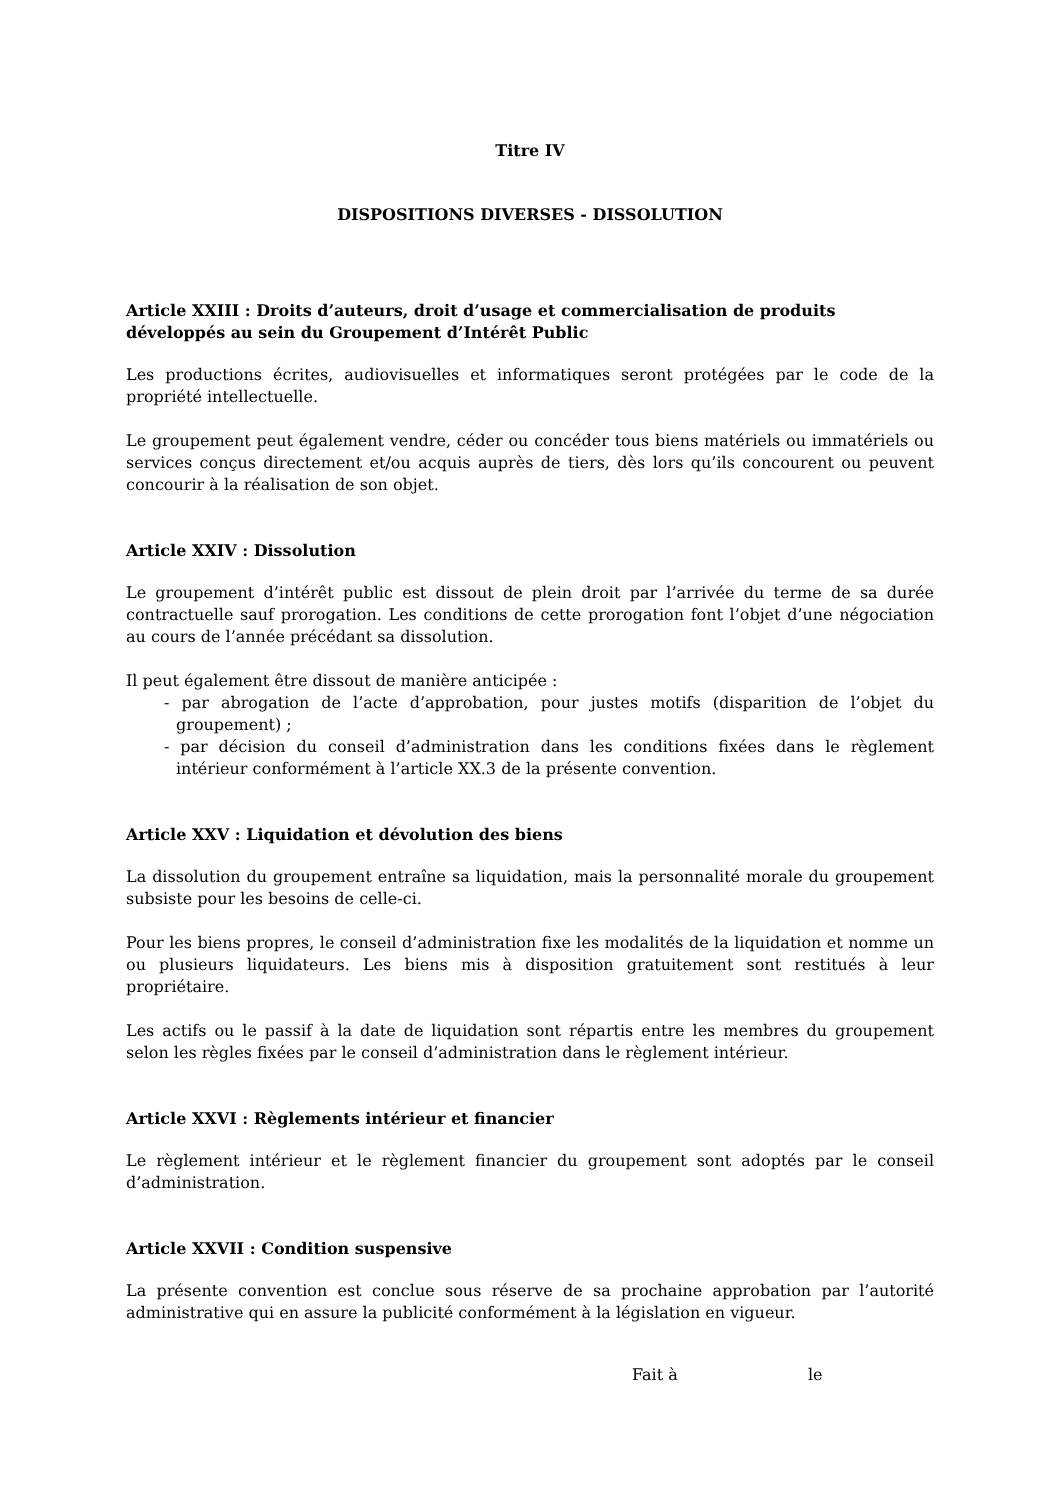Titre IV
DISPOSITIONS DIVERSES - DISSOLUTION
Article XXIII : Droits d’auteurs, droit d’usage et commercialisation de produits développés au sein du Groupement d’Intérêt Public
Les productions écrites, audiovisuelles et informatiques seront protégées par le code de la propriété intellectuelle.
Le groupement peut également vendre, céder ou concéder tous biens matériels ou immatériels ou services conçus directement et/ou acquis auprès de tiers, dès lors qu’ils concourent ou peuvent concourir à la réalisation de son objet.
Article XXIV : Dissolution
Le groupement d’intérêt public est dissout de plein droit par l’arrivée du terme de sa durée contractuelle sauf prorogation. Les conditions de cette prorogation font l’objet d’une négociation au cours de l’année précédant sa dissolution.
Il peut également être dissout de manière anticipée :
- par abrogation de l’acte d’approbation, pour justes motifs (disparition de l’objet du groupement) ;
- par décision du conseil d’administration dans les conditions fixées dans le règlement intérieur conformément à l’article XX.3 de la présente convention.
Article XXV : Liquidation et dévolution des biens
La dissolution du groupement entraîne sa liquidation, mais la personnalité morale du groupement subsiste pour les besoins de celle-ci.
Pour les biens propres, le conseil d’administration fixe les modalités de la liquidation et nomme un ou plusieurs liquidateurs. Les biens mis à disposition gratuitement sont restitués à leur propriétaire.
Les actifs ou le passif à la date de liquidation sont répartis entre les membres du groupement selon les règles fixées par le conseil d’administration dans le règlement intérieur.
Article XXVI : Règlements intérieur et financier
Le règlement intérieur et le règlement financier du groupement sont adoptés par le conseil d’administration.
Article XXVII : Condition suspensive
La présente convention est conclue sous réserve de sa prochaine approbation par l’autorité administrative qui en assure la publicité conformément à la législation en vigueur.
Fait à le